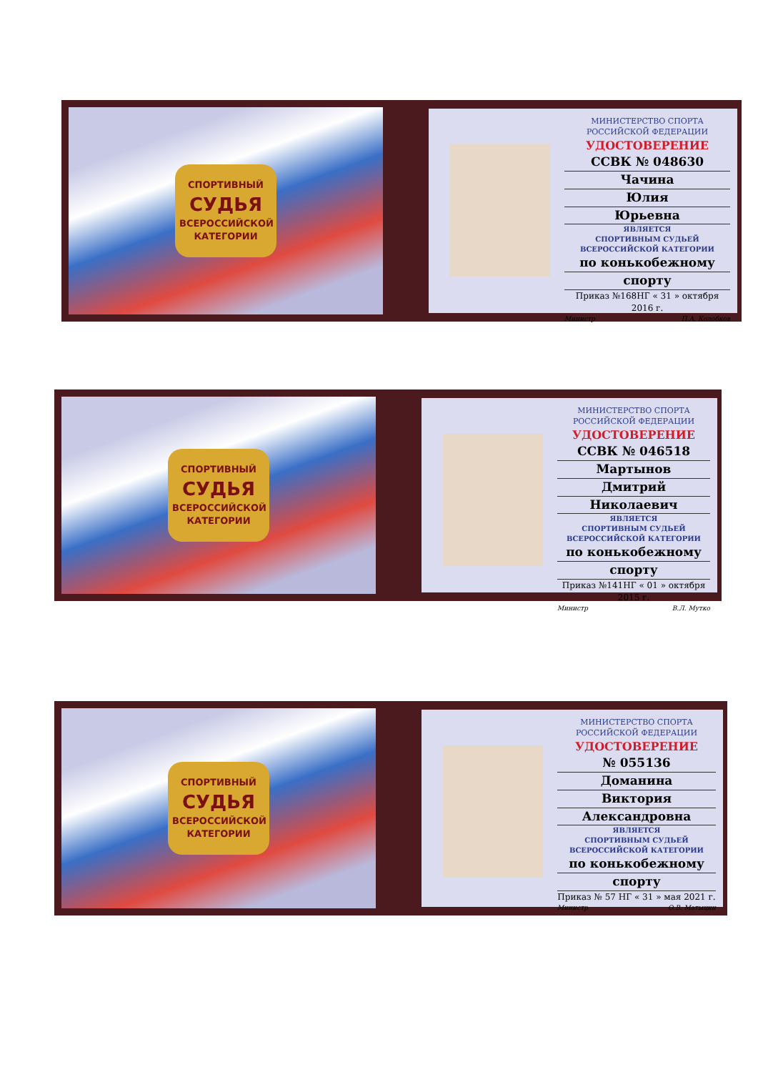СПОРТИВНЫЙ
СУДЬЯ
ВСЕРОССИЙСКОЙ
КАТЕГОРИИ
МИНИСТЕРСТВО СПОРТА
РОССИЙСКОЙ ФЕДЕРАЦИИ
УДОСТОВЕРЕНИЕ
ССВК № 048630
Чачина
Юлия
Юрьевна
ЯВЛЯЕТСЯ
СПОРТИВНЫМ СУДЬЕЙ
ВСЕРОССИЙСКОЙ КАТЕГОРИИ
по конькобежному
спорту
Приказ №168НГ « 31 » октября 2016 г.
Министр П.А. Колобков
СПОРТИВНЫЙ
СУДЬЯ
ВСЕРОССИЙСКОЙ
КАТЕГОРИИ
МИНИСТЕРСТВО СПОРТА
РОССИЙСКОЙ ФЕДЕРАЦИИ
УДОСТОВЕРЕНИЕ
ССВК № 046518
Мартынов
Дмитрий
Николаевич
ЯВЛЯЕТСЯ
СПОРТИВНЫМ СУДЬЕЙ
ВСЕРОССИЙСКОЙ КАТЕГОРИИ
по конькобежному
спорту
Приказ №141НГ « 01 » октября 2015 г.
Министр В.Л. Мутко
СПОРТИВНЫЙ
СУДЬЯ
ВСЕРОССИЙСКОЙ
КАТЕГОРИИ
МИНИСТЕРСТВО СПОРТА
РОССИЙСКОЙ ФЕДЕРАЦИИ
УДОСТОВЕРЕНИЕ
№ 055136
Доманина
Виктория
Александровна
ЯВЛЯЕТСЯ
СПОРТИВНЫМ СУДЬЕЙ
ВСЕРОССИЙСКОЙ КАТЕГОРИИ
по конькобежному
спорту
Приказ № 57 НГ « 31 » мая 2021 г.
Министр О.В. Матыцин